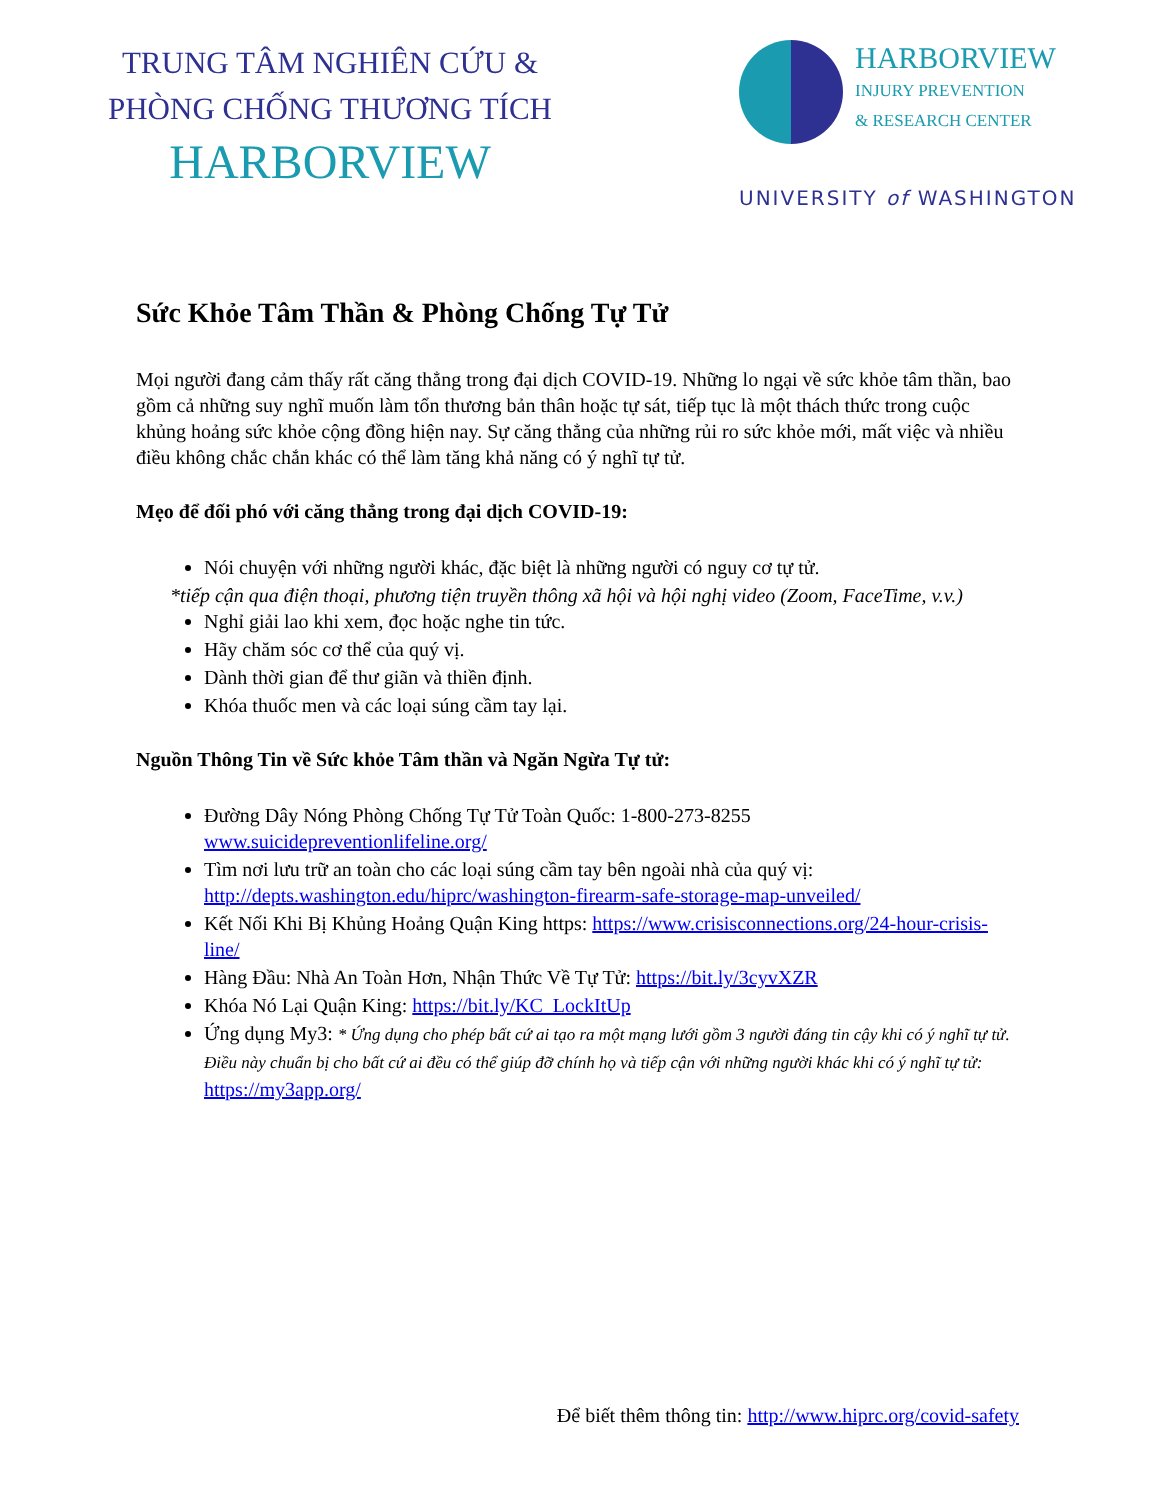TRUNG TÂM NGHIÊN CỨU &
PHÒNG CHỐNG THƯƠNG TÍCH
HARBORVIEW
HARBORVIEW
INJURY PREVENTION
& RESEARCH CENTER
UNIVERSITY of WASHINGTON
Sức Khỏe Tâm Thần & Phòng Chống Tự Tử
Mọi người đang cảm thấy rất căng thẳng trong đại dịch COVID-19. Những lo ngại về sức khỏe tâm thần, bao gồm cả những suy nghĩ muốn làm tổn thương bản thân hoặc tự sát, tiếp tục là một thách thức trong cuộc khủng hoảng sức khỏe cộng đồng hiện nay. Sự căng thẳng của những rủi ro sức khỏe mới, mất việc và nhiều điều không chắc chắn khác có thể làm tăng khả năng có ý nghĩ tự tử.
Mẹo để đối phó với căng thẳng trong đại dịch COVID-19:
Nói chuyện với những người khác, đặc biệt là những người có nguy cơ tự tử.
*tiếp cận qua điện thoại, phương tiện truyền thông xã hội và hội nghị video (Zoom, FaceTime, v.v.)
Nghỉ giải lao khi xem, đọc hoặc nghe tin tức.
Hãy chăm sóc cơ thể của quý vị.
Dành thời gian để thư giãn và thiền định.
Khóa thuốc men và các loại súng cầm tay lại.
Nguồn Thông Tin về Sức khỏe Tâm thần và Ngăn Ngừa Tự tử:
Đường Dây Nóng Phòng Chống Tự Tử Toàn Quốc: 1-800-273-8255 www.suicidepreventionlifeline.org/
Tìm nơi lưu trữ an toàn cho các loại súng cầm tay bên ngoài nhà của quý vị: http://depts.washington.edu/hiprc/washington-firearm-safe-storage-map-unveiled/
Kết Nối Khi Bị Khủng Hoảng Quận King https: https://www.crisisconnections.org/24-hour-crisis-line/
Hàng Đầu: Nhà An Toàn Hơn, Nhận Thức Về Tự Tử: https://bit.ly/3cyvXZR
Khóa Nó Lại Quận King: https://bit.ly/KC_LockItUp
Ứng dụng My3: * Ứng dụng cho phép bất cứ ai tạo ra một mạng lưới gồm 3 người đáng tin cậy khi có ý nghĩ tự tử. Điều này chuẩn bị cho bất cứ ai đều có thể giúp đỡ chính họ và tiếp cận với những người khác khi có ý nghĩ tự tử: https://my3app.org/
Để biết thêm thông tin: http://www.hiprc.org/covid-safety